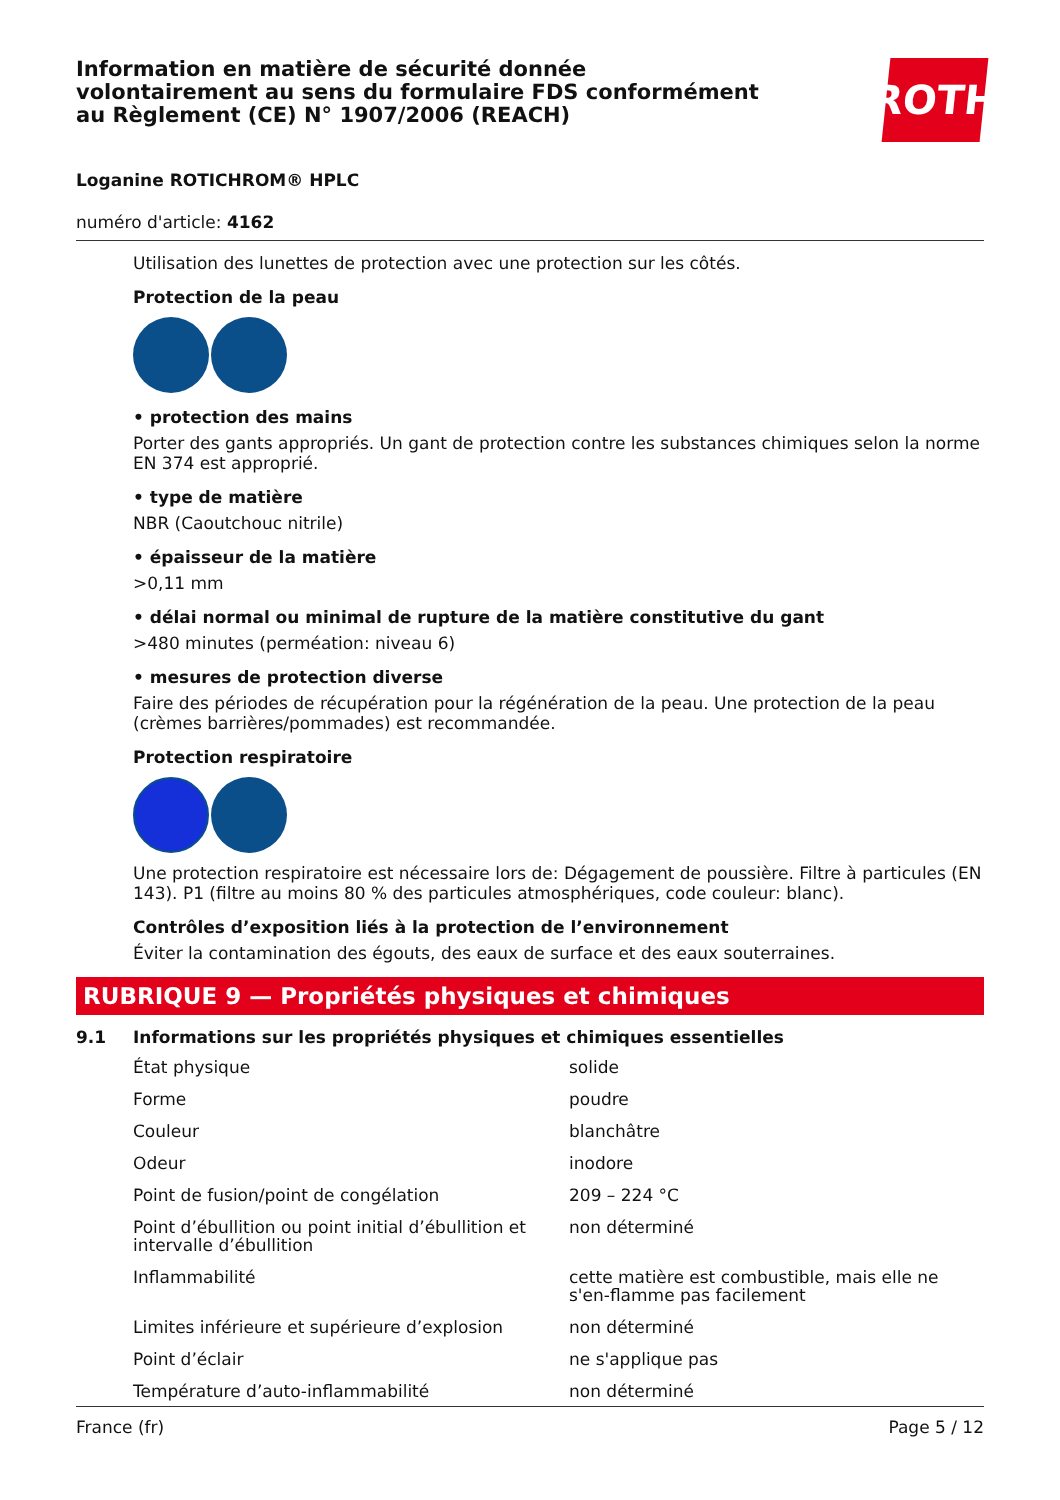Information en matière de sécurité donnée
volontairement au sens du formulaire FDS conformément
au Règlement (CE) N° 1907/2006 (REACH)
ROTH
Loganine ROTICHROM® HPLC
numéro d'article: 4162
Utilisation des lunettes de protection avec une protection sur les côtés.
Protection de la peau
• protection des mains
Porter des gants appropriés. Un gant de protection contre les substances chimiques selon la norme EN 374 est approprié.
• type de matière
NBR (Caoutchouc nitrile)
• épaisseur de la matière
>0,11 mm
• délai normal ou minimal de rupture de la matière constitutive du gant
>480 minutes (perméation: niveau 6)
• mesures de protection diverse
Faire des périodes de récupération pour la régénération de la peau. Une protection de la peau (crèmes barrières/pommades) est recommandée.
Protection respiratoire
Une protection respiratoire est nécessaire lors de: Dégagement de poussière. Filtre à particules (EN 143). P1 (filtre au moins 80 % des particules atmosphériques, code couleur: blanc).
Contrôles d’exposition liés à la protection de l’environnement
Éviter la contamination des égouts, des eaux de surface et des eaux souterraines.
RUBRIQUE 9 — Propriétés physiques et chimiques
9.1 Informations sur les propriétés physiques et chimiques essentielles
| État physique | solide |
| Forme | poudre |
| Couleur | blanchâtre |
| Odeur | inodore |
| Point de fusion/point de congélation | 209 – 224 °C |
| Point d’ébullition ou point initial d’ébullition et intervalle d’ébullition | non déterminé |
| Inflammabilité | cette matière est combustible, mais elle ne s'en-flamme pas facilement |
| Limites inférieure et supérieure d’explosion | non déterminé |
| Point d’éclair | ne s'applique pas |
| Température d’auto-inflammabilité | non déterminé |
France (fr) Page 5 / 12